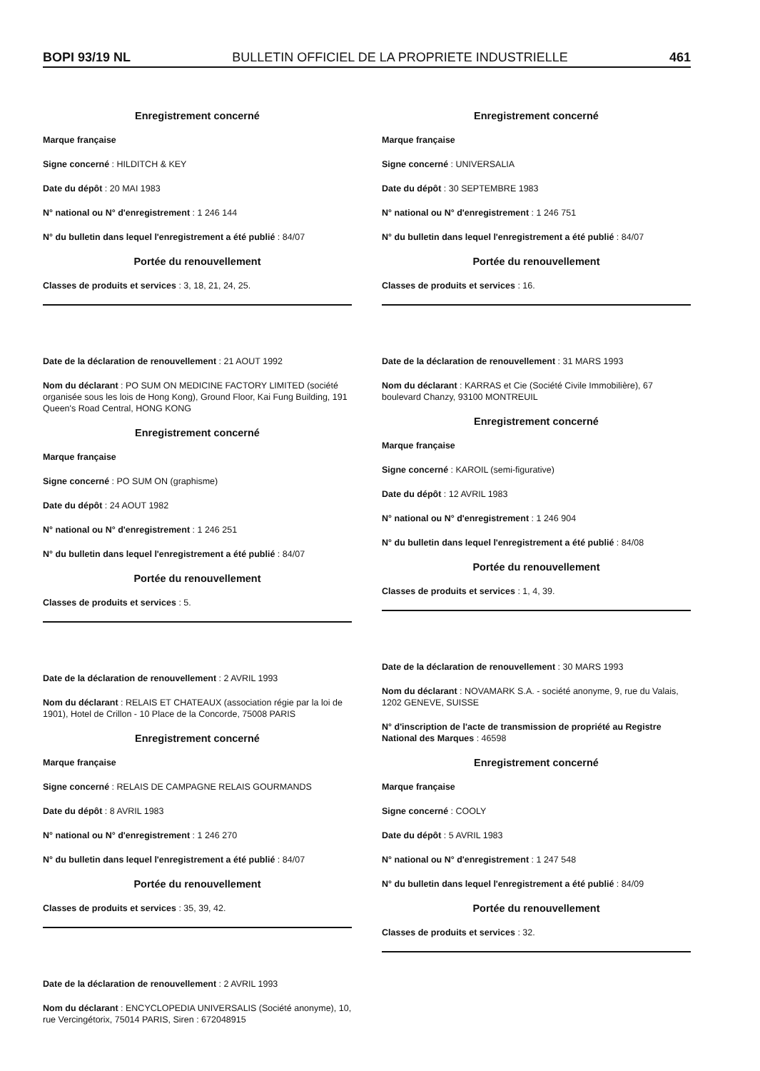BOPI 93/19 NL BULLETIN OFFICIEL DE LA PROPRIETE INDUSTRIELLE 461
Enregistrement concerné
Marque française
Signe concerné : HILDITCH & KEY
Date du dépôt : 20 MAI 1983
N° national ou N° d'enregistrement : 1 246 144
N° du bulletin dans lequel l'enregistrement a été publié : 84/07
Portée du renouvellement
Classes de produits et services : 3, 18, 21, 24, 25.
Date de la déclaration de renouvellement : 21 AOUT 1992
Nom du déclarant : PO SUM ON MEDICINE FACTORY LIMITED (société organisée sous les lois de Hong Kong), Ground Floor, Kai Fung Building, 191 Queen's Road Central, HONG KONG
Enregistrement concerné
Marque française
Signe concerné : PO SUM ON (graphisme)
Date du dépôt : 24 AOUT 1982
N° national ou N° d'enregistrement : 1 246 251
N° du bulletin dans lequel l'enregistrement a été publié : 84/07
Portée du renouvellement
Classes de produits et services : 5.
Date de la déclaration de renouvellement : 2 AVRIL 1993
Nom du déclarant : RELAIS ET CHATEAUX (association régie par la loi de 1901), Hotel de Crillon - 10 Place de la Concorde, 75008 PARIS
Enregistrement concerné
Marque française
Signe concerné : RELAIS DE CAMPAGNE RELAIS GOURMANDS
Date du dépôt : 8 AVRIL 1983
N° national ou N° d'enregistrement : 1 246 270
N° du bulletin dans lequel l'enregistrement a été publié : 84/07
Portée du renouvellement
Classes de produits et services : 35, 39, 42.
Date de la déclaration de renouvellement : 2 AVRIL 1993
Nom du déclarant : ENCYCLOPEDIA UNIVERSALIS (Société anonyme), 10, rue Vercingétorix, 75014 PARIS, Siren : 672048915
Enregistrement concerné
Marque française
Signe concerné : UNIVERSALIA
Date du dépôt : 30 SEPTEMBRE 1983
N° national ou N° d'enregistrement : 1 246 751
N° du bulletin dans lequel l'enregistrement a été publié : 84/07
Portée du renouvellement
Classes de produits et services : 16.
Date de la déclaration de renouvellement : 31 MARS 1993
Nom du déclarant : KARRAS et Cie (Société Civile Immobilière), 67 boulevard Chanzy, 93100 MONTREUIL
Enregistrement concerné
Marque française
Signe concerné : KAROIL (semi-figurative)
Date du dépôt : 12 AVRIL 1983
N° national ou N° d'enregistrement : 1 246 904
N° du bulletin dans lequel l'enregistrement a été publié : 84/08
Portée du renouvellement
Classes de produits et services : 1, 4, 39.
Date de la déclaration de renouvellement : 30 MARS 1993
Nom du déclarant : NOVAMARK S.A. - société anonyme, 9, rue du Valais, 1202 GENEVE, SUISSE
N° d'inscription de l'acte de transmission de propriété au Registre National des Marques : 46598
Enregistrement concerné
Marque française
Signe concerné : COOLY
Date du dépôt : 5 AVRIL 1983
N° national ou N° d'enregistrement : 1 247 548
N° du bulletin dans lequel l'enregistrement a été publié : 84/09
Portée du renouvellement
Classes de produits et services : 32.